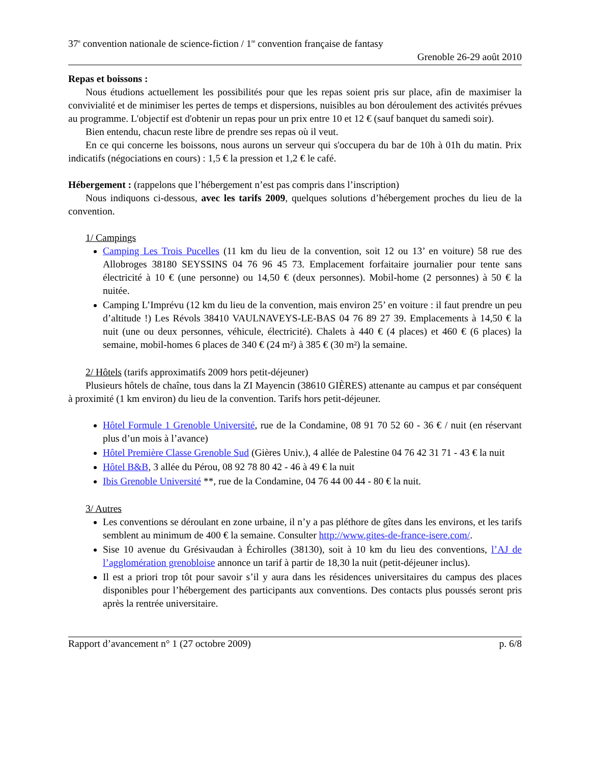37<sup>e</sup> convention nationale de science-fiction / 1<sup>re</sup> convention française de fantasy
Grenoble 26-29 août 2010
Repas et boissons :
Nous étudions actuellement les possibilités pour que les repas soient pris sur place, afin de maximiser la convivialité et de minimiser les pertes de temps et dispersions, nuisibles au bon déroulement des activités prévues au programme. L'objectif est d'obtenir un repas pour un prix entre 10 et 12 € (sauf banquet du samedi soir).
Bien entendu, chacun reste libre de prendre ses repas où il veut.
En ce qui concerne les boissons, nous aurons un serveur qui s'occupera du bar de 10h à 01h du matin. Prix indicatifs (négociations en cours) : 1,5 € la pression et 1,2 € le café.
Hébergement : (rappelons que l’hébergement n’est pas compris dans l’inscription)
Nous indiquons ci-dessous, avec les tarifs 2009, quelques solutions d’hébergement proches du lieu de la convention.
1/ Campings
Camping Les Trois Pucelles (11 km du lieu de la convention, soit 12 ou 13’ en voiture) 58 rue des Allobroges 38180 SEYSSINS 04 76 96 45 73. Emplacement forfaitaire journalier pour tente sans électricité à 10 € (une personne) ou 14,50 € (deux personnes). Mobil-home (2 personnes) à 50 € la nuitée.
Camping L’Imprévu (12 km du lieu de la convention, mais environ 25’ en voiture : il faut prendre un peu d’altitude !) Les Révols 38410 VAULNAVEYS-LE-BAS 04 76 89 27 39. Emplacements à 14,50 € la nuit (une ou deux personnes, véhicule, électricité). Chalets à 440 € (4 places) et 460 € (6 places) la semaine, mobil-homes 6 places de 340 € (24 m²) à 385 € (30 m²) la semaine.
2/ Hôtels (tarifs approximatifs 2009 hors petit-déjeuner)
Plusieurs hôtels de chaîne, tous dans la ZI Mayencin (38610 GIÈRES) attenante au campus et par conséquent à proximité (1 km environ) du lieu de la convention. Tarifs hors petit-déjeuner.
Hôtel Formule 1 Grenoble Université, rue de la Condamine, 08 91 70 52 60 - 36 € / nuit (en réservant plus d’un mois à l’avance)
Hôtel Première Classe Grenoble Sud (Gières Univ.), 4 allée de Palestine 04 76 42 31 71 - 43 € la nuit
Hôtel B&B, 3 allée du Pérou, 08 92 78 80 42 - 46 à 49 € la nuit
Ibis Grenoble Université **, rue de la Condamine, 04 76 44 00 44 - 80 € la nuit.
3/ Autres
Les conventions se déroulant en zone urbaine, il n’y a pas pléthore de gîtes dans les environs, et les tarifs semblent au minimum de 400 € la semaine. Consulter http://www.gites-de-france-isere.com/.
Sise 10 avenue du Grésivaudan à Échirolles (38130), soit à 10 km du lieu des conventions, l’AJ de l’agglomération grenobloise annonce un tarif à partir de 18,30 la nuit (petit-déjeuner inclus).
Il est a priori trop tôt pour savoir s’il y aura dans les résidences universitaires du campus des places disponibles pour l’hébergement des participants aux conventions. Des contacts plus poussés seront pris après la rentrée universitaire.
Rapport d’avancement n° 1 (27 octobre 2009) p. 6/8